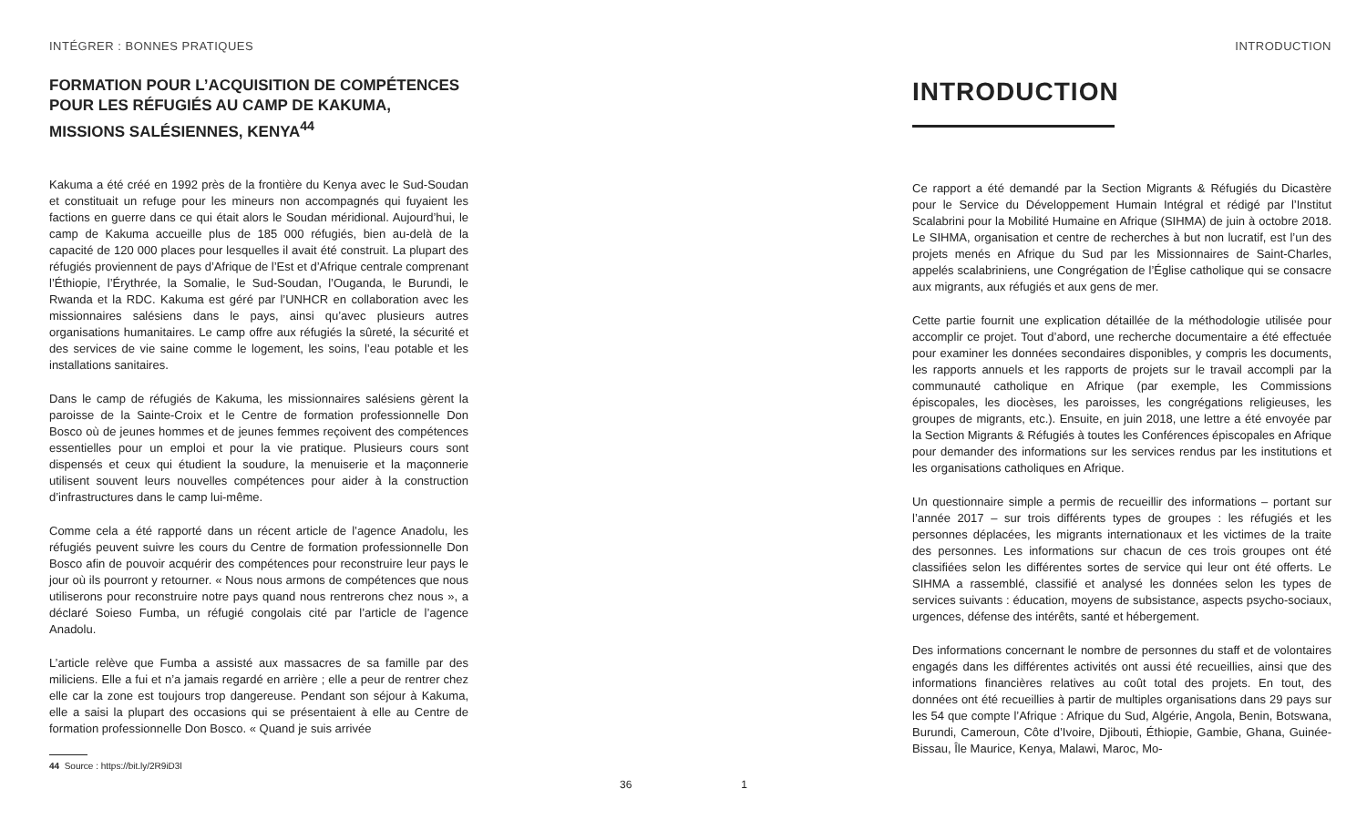INTÉGRER : BONNES PRATIQUES
FORMATION POUR L’ACQUISITION DE COMPÉTENCES POUR LES RÉFUGIÉS AU CAMP DE KAKUMA, MISSIONS SALÉSIENNES, KENYA<sup>44</sup>
Kakuma a été créé en 1992 près de la frontière du Kenya avec le Sud-Soudan et constituait un refuge pour les mineurs non accompagnés qui fuyaient les factions en guerre dans ce qui était alors le Soudan méridional. Aujourd’hui, le camp de Kakuma accueille plus de 185 000 réfugiés, bien au-delà de la capacité de 120 000 places pour lesquelles il avait été construit. La plupart des réfugiés proviennent de pays d’Afrique de l’Est et d’Afrique centrale comprenant l’Éthiopie, l’Érythrée, la Somalie, le Sud-Soudan, l’Ouganda, le Burundi, le Rwanda et la RDC. Kakuma est géré par l’UNHCR en collaboration avec les missionnaires salésiens dans le pays, ainsi qu’avec plusieurs autres organisations humanitaires. Le camp offre aux réfugiés la sûreté, la sécurité et des services de vie saine comme le logement, les soins, l’eau potable et les installations sanitaires.
Dans le camp de réfugiés de Kakuma, les missionnaires salésiens gèrent la paroisse de la Sainte-Croix et le Centre de formation professionnelle Don Bosco où de jeunes hommes et de jeunes femmes reçoivent des compétences essentielles pour un emploi et pour la vie pratique. Plusieurs cours sont dispensés et ceux qui étudient la soudure, la menuiserie et la maçonnerie utilisent souvent leurs nouvelles compétences pour aider à la construction d’infrastructures dans le camp lui-même.
Comme cela a été rapporté dans un récent article de l’agence Anadolu, les réfugiés peuvent suivre les cours du Centre de formation professionnelle Don Bosco afin de pouvoir acquérir des compétences pour reconstruire leur pays le jour où ils pourront y retourner. « Nous nous armons de compétences que nous utiliserons pour reconstruire notre pays quand nous rentrerons chez nous », a déclaré Soieso Fumba, un réfugié congolais cité par l’article de l’agence Anadolu.
L’article relève que Fumba a assisté aux massacres de sa famille par des miliciens. Elle a fui et n’a jamais regardé en arrière ; elle a peur de rentrer chez elle car la zone est toujours trop dangereuse. Pendant son séjour à Kakuma, elle a saisi la plupart des occasions qui se présentaient à elle au Centre de formation professionnelle Don Bosco. « Quand je suis arrivée
44 Source : https://bit.ly/2R9iD3l
INTRODUCTION
INTRODUCTION
Ce rapport a été demandé par la Section Migrants & Réfugiés du Dicastère pour le Service du Développement Humain Intégral et rédigé par l’Institut Scalabrini pour la Mobilité Humaine en Afrique (SIHMA) de juin à octobre 2018. Le SIHMA, organisation et centre de recherches à but non lucratif, est l’un des projets menés en Afrique du Sud par les Missionnaires de Saint-Charles, appelés scalabriniens, une Congrégation de l’Église catholique qui se consacre aux migrants, aux réfugiés et aux gens de mer.
Cette partie fournit une explication détaillée de la méthodologie utilisée pour accomplir ce projet. Tout d’abord, une recherche documentaire a été effectuée pour examiner les données secondaires disponibles, y compris les documents, les rapports annuels et les rapports de projets sur le travail accompli par la communauté catholique en Afrique (par exemple, les Commissions épiscopales, les diocèses, les paroisses, les congrégations religieuses, les groupes de migrants, etc.). Ensuite, en juin 2018, une lettre a été envoyée par la Section Migrants & Réfugiés à toutes les Conférences épiscopales en Afrique pour demander des informations sur les services rendus par les institutions et les organisations catholiques en Afrique.
Un questionnaire simple a permis de recueillir des informations – portant sur l’année 2017 – sur trois différents types de groupes : les réfugiés et les personnes déplacées, les migrants internationaux et les victimes de la traite des personnes. Les informations sur chacun de ces trois groupes ont été classifiées selon les différentes sortes de service qui leur ont été offerts. Le SIHMA a rassemblé, classifié et analysé les données selon les types de services suivants : éducation, moyens de subsistance, aspects psycho-sociaux, urgences, défense des intérêts, santé et hébergement.
Des informations concernant le nombre de personnes du staff et de volontaires engagés dans les différentes activités ont aussi été recueillies, ainsi que des informations financières relatives au coût total des projets. En tout, des données ont été recueillies à partir de multiples organisations dans 29 pays sur les 54 que compte l’Afrique : Afrique du Sud, Algérie, Angola, Benin, Botswana, Burundi, Cameroun, Côte d’Ivoire, Djibouti, Éthiopie, Gambie, Ghana, Guinée-Bissau, Île Maurice, Kenya, Malawi, Maroc, Mo-
36 1